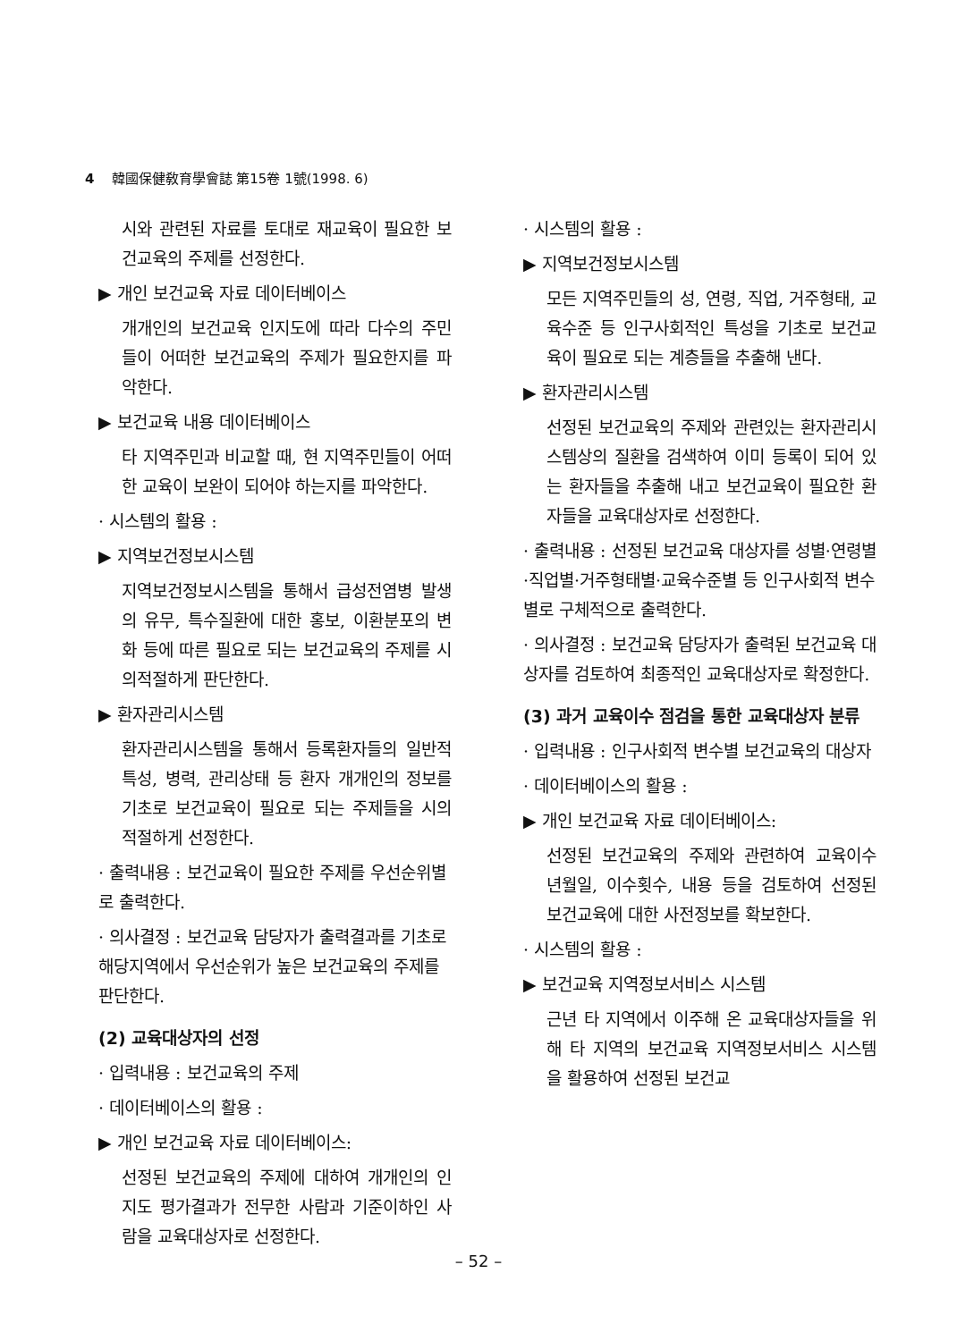4 韓國保健敎育學會誌 第15卷 1號(1998. 6)
시와 관련된 자료를 토대로 재교육이 필요한 보건교육의 주제를 선정한다.
▶ 개인 보건교육 자료 데이터베이스
개개인의 보건교육 인지도에 따라 다수의 주민들이 어떠한 보건교육의 주제가 필요한지를 파악한다.
▶ 보건교육 내용 데이터베이스
타 지역주민과 비교할 때, 현 지역주민들이 어떠한 교육이 보완이 되어야 하는지를 파악한다.
· 시스템의 활용 :
▶ 지역보건정보시스템
지역보건정보시스템을 통해서 급성전염병 발생의 유무, 특수질환에 대한 홍보, 이환분포의 변화 등에 따른 필요로 되는 보건교육의 주제를 시의적절하게 판단한다.
▶ 환자관리시스템
환자관리시스템을 통해서 등록환자들의 일반적 특성, 병력, 관리상태 등 환자 개개인의 정보를 기초로 보건교육이 필요로 되는 주제들을 시의적절하게 선정한다.
· 출력내용 : 보건교육이 필요한 주제를 우선순위별로 출력한다.
· 의사결정 : 보건교육 담당자가 출력결과를 기초로 해당지역에서 우선순위가 높은 보건교육의 주제를 판단한다.
(2) 교육대상자의 선정
· 입력내용 : 보건교육의 주제
· 데이터베이스의 활용 :
▶ 개인 보건교육 자료 데이터베이스:
선정된 보건교육의 주제에 대하여 개개인의 인지도 평가결과가 전무한 사람과 기준이하인 사람을 교육대상자로 선정한다.
· 시스템의 활용 :
▶ 지역보건정보시스템
모든 지역주민들의 성, 연령, 직업, 거주형태, 교육수준 등 인구사회적인 특성을 기초로 보건교육이 필요로 되는 계층들을 추출해 낸다.
▶ 환자관리시스템
선정된 보건교육의 주제와 관련있는 환자관리시스템상의 질환을 검색하여 이미 등록이 되어 있는 환자들을 추출해 내고 보건교육이 필요한 환자들을 교육대상자로 선정한다.
· 출력내용 : 선정된 보건교육 대상자를 성별·연령별·직업별·거주형태별·교육수준별 등 인구사회적 변수별로 구체적으로 출력한다.
· 의사결정 : 보건교육 담당자가 출력된 보건교육 대상자를 검토하여 최종적인 교육대상자로 확정한다.
(3) 과거 교육이수 점검을 통한 교육대상자 분류
· 입력내용 : 인구사회적 변수별 보건교육의 대상자
· 데이터베이스의 활용 :
▶ 개인 보건교육 자료 데이터베이스:
선정된 보건교육의 주제와 관련하여 교육이수 년월일, 이수횟수, 내용 등을 검토하여 선정된 보건교육에 대한 사전정보를 확보한다.
· 시스템의 활용 :
▶ 보건교육 지역정보서비스 시스템
근년 타 지역에서 이주해 온 교육대상자들을 위해 타 지역의 보건교육 지역정보서비스 시스템을 활용하여 선정된 보건교
– 52 –